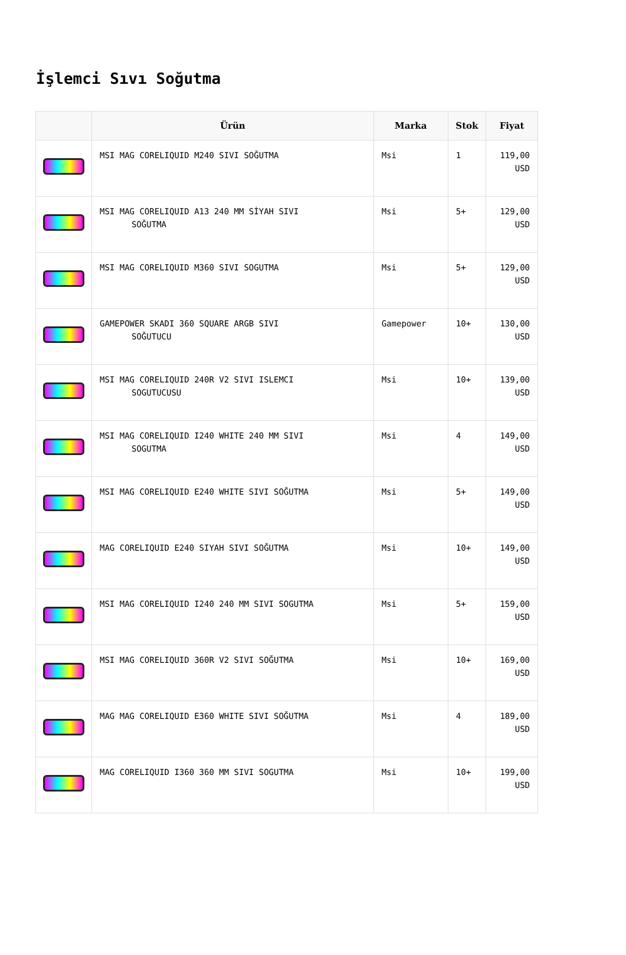İşlemci Sıvı Soğutma
| | Ürün | Marka | Stok | Fiyat |
| --- | --- | --- | --- | --- |
| | MSI MAG CORELIQUID M240 SIVI SOĞUTMA | Msi | 1 | 119,00 USD |
| | MSI MAG CORELIQUID A13 240 MM SİYAH SIVI SOĞUTMA | Msi | 5+ | 129,00 USD |
| | MSI MAG CORELIQUID M360 SIVI SOGUTMA | Msi | 5+ | 129,00 USD |
| | GAMEPOWER SKADI 360 SQUARE ARGB SIVI SOĞUTUCU | Gamepower | 10+ | 130,00 USD |
| | MSI MAG CORELIQUID 240R V2 SIVI ISLEMCI SOGUTUCUSU | Msi | 10+ | 139,00 USD |
| | MSI MAG CORELIQUID I240 WHITE 240 MM SIVI SOGUTMA | Msi | 4 | 149,00 USD |
| | MSI MAG CORELIQUID E240 WHITE SIVI SOĞUTMA | Msi | 5+ | 149,00 USD |
| | MAG CORELIQUID E240 SIYAH SIVI SOĞUTMA | Msi | 10+ | 149,00 USD |
| | MSI MAG CORELIQUID I240 240 MM SIVI SOGUTMA | Msi | 5+ | 159,00 USD |
| | MSI MAG CORELIQUID 360R V2 SIVI SOĞUTMA | Msi | 10+ | 169,00 USD |
| | MAG MAG CORELIQUID E360 WHITE SIVI SOĞUTMA | Msi | 4 | 189,00 USD |
| | MAG CORELIQUID I360 360 MM SIVI SOGUTMA | Msi | 10+ | 199,00 USD |